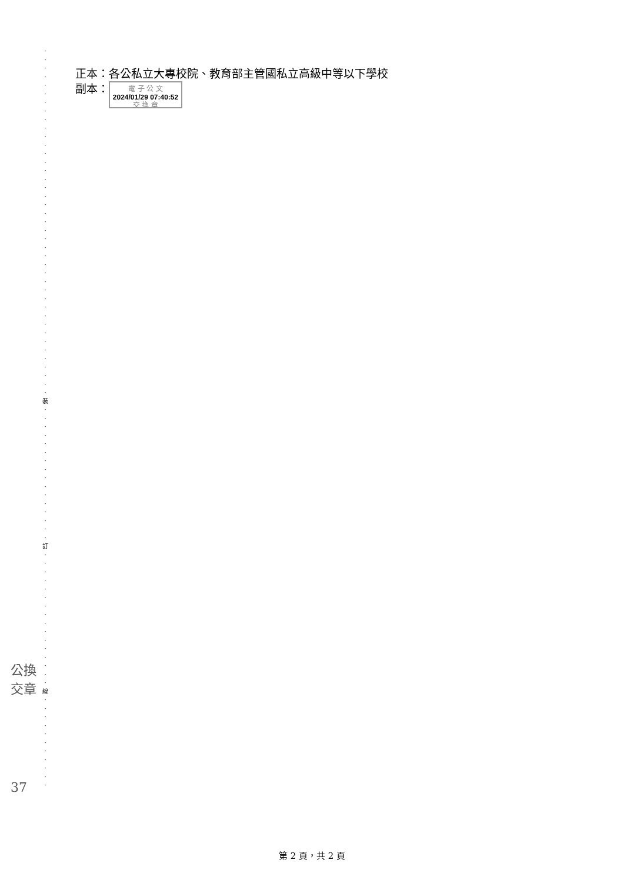·
·
·
·
·
·
·
·
·
·
·
·
·
·
·
·
·
·
·
·
·
·
·
·
·
·
·
·
·
·
·
·
·
·
·
·
·
·
·
·
·
裝
·
·
·
·
·
·
·
·
·
·
·
·
·
·
·
·
訂
·
·
·
·
·
·
·
·
·
·
·
·
·
·
·
·
線
·
·
·
·
·
·
·
·
·
·
·
正本：各公私立大專校院、教育部主管國私立高級中等以下學校
副本： 電 子 公 文
2024/01/29 07:40:52
交 換 章
公換
交章
37
第 2 頁，共 2 頁